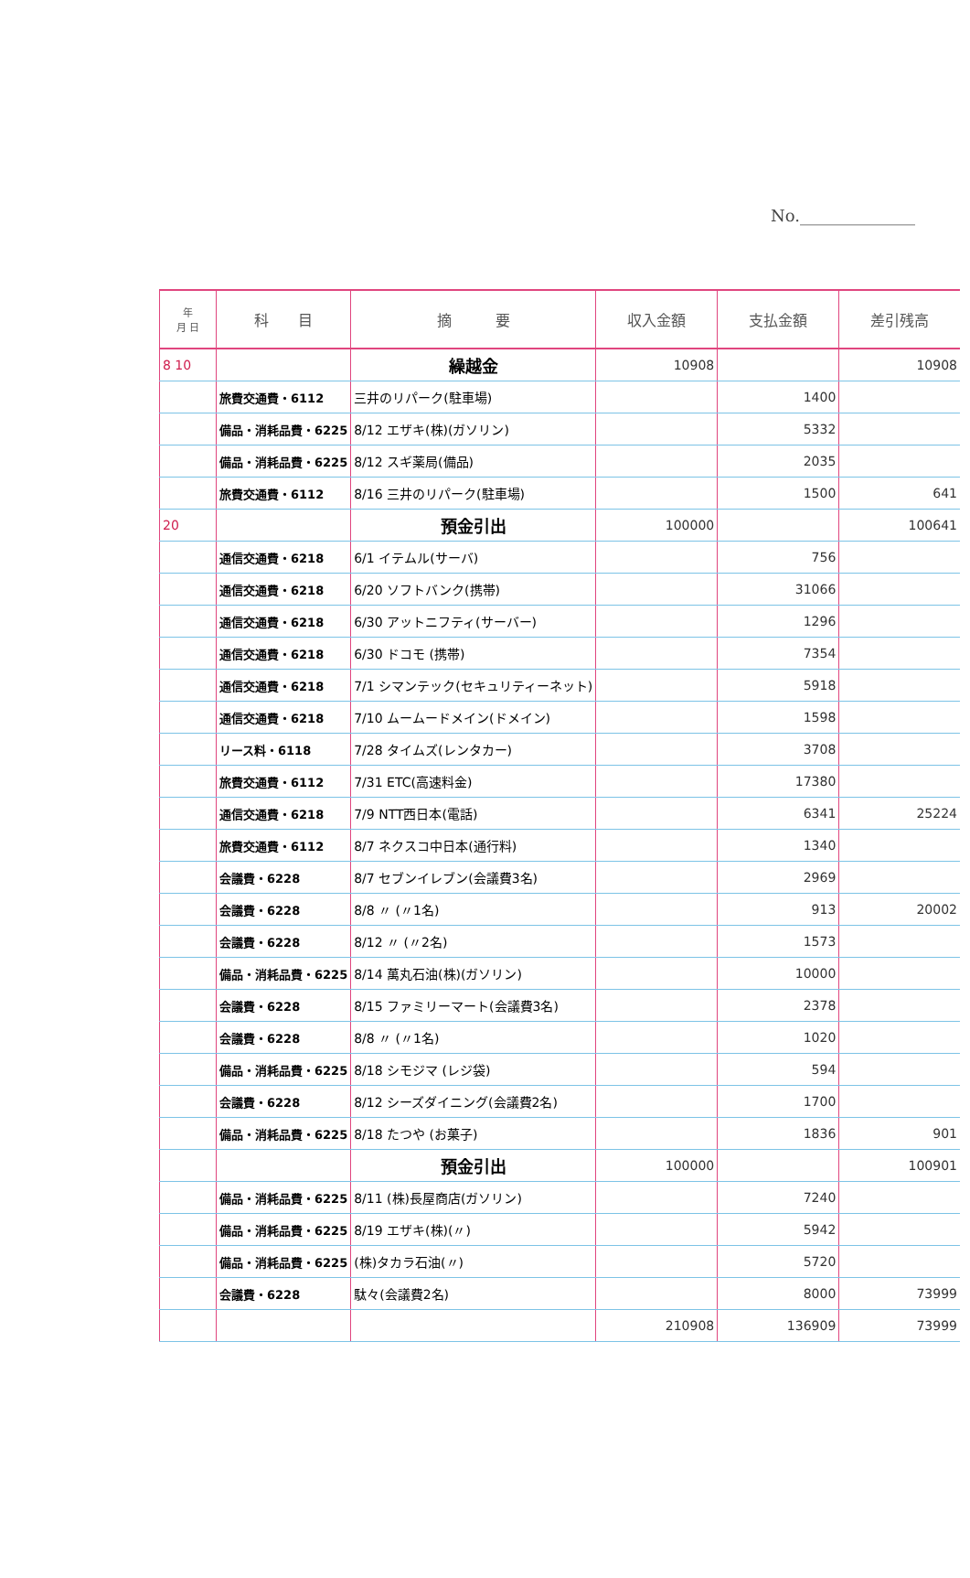No.______________
| 年 月 日 | 科 目 | 摘 要 | 収入金額 | 支払金額 | 差引残高 |
| --- | --- | --- | --- | --- | --- |
| 8 10 | | 繰越金 | 10908 | | 10908 |
| | 旅費交通費・6112 | 三井のリパーク(駐車場) | | 1400 | |
| | 備品・消耗品費・6225 | 8/12 エザキ(株)(ガソリン) | | 5332 | |
| | 備品・消耗品費・6225 | 8/12 スギ薬局(備品) | | 2035 | |
| | 旅費交通費・6112 | 8/16 三井のリパーク(駐車場) | | 1500 | 641 |
| 20 | | 預金引出 | 100000 | | 100641 |
| | 通信交通費・6218 | 6/1 イテムル(サーバ) | | 756 | |
| | 通信交通費・6218 | 6/20 ソフトバンク(携帯) | | 31066 | |
| | 通信交通費・6218 | 6/30 アットニフティ(サーバー) | | 1296 | |
| | 通信交通費・6218 | 6/30 ドコモ (携帯) | | 7354 | |
| | 通信交通費・6218 | 7/1 シマンテック(セキュリティーネット) | | 5918 | |
| | 通信交通費・6218 | 7/10 ムームードメイン(ドメイン) | | 1598 | |
| | リース料・6118 | 7/28 タイムズ(レンタカー) | | 3708 | |
| | 旅費交通費・6112 | 7/31 ETC(高速料金) | | 17380 | |
| | 通信交通費・6218 | 7/9 NTT西日本(電話) | | 6341 | 25224 |
| | 旅費交通費・6112 | 8/7 ネクスコ中日本(通行料) | | 1340 | |
| | 会議費・6228 | 8/7 セブンイレブン(会議費3名) | | 2969 | |
| | 会議費・6228 | 8/8 〃 (〃1名) | | 913 | 20002 |
| | 会議費・6228 | 8/12 〃 (〃2名) | | 1573 | |
| | 備品・消耗品費・6225 | 8/14 萬丸石油(株)(ガソリン) | | 10000 | |
| | 会議費・6228 | 8/15 ファミリーマート(会議費3名) | | 2378 | |
| | 会議費・6228 | 8/8 〃 (〃1名) | | 1020 | |
| | 備品・消耗品費・6225 | 8/18 シモジマ (レジ袋) | | 594 | |
| | 会議費・6228 | 8/12 シーズダイニング(会議費2名) | | 1700 | |
| | 備品・消耗品費・6225 | 8/18 たつや (お菓子) | | 1836 | 901 |
| | | 預金引出 | 100000 | | 100901 |
| | 備品・消耗品費・6225 | 8/11 (株)長屋商店(ガソリン) | | 7240 | |
| | 備品・消耗品費・6225 | 8/19 エザキ(株)(〃) | | 5942 | |
| | 備品・消耗品費・6225 | (株)タカラ石油(〃) | | 5720 | |
| | 会議費・6228 | 駄々(会議費2名) | | 8000 | 73999 |
| | | | 210908 | 136909 | 73999 |